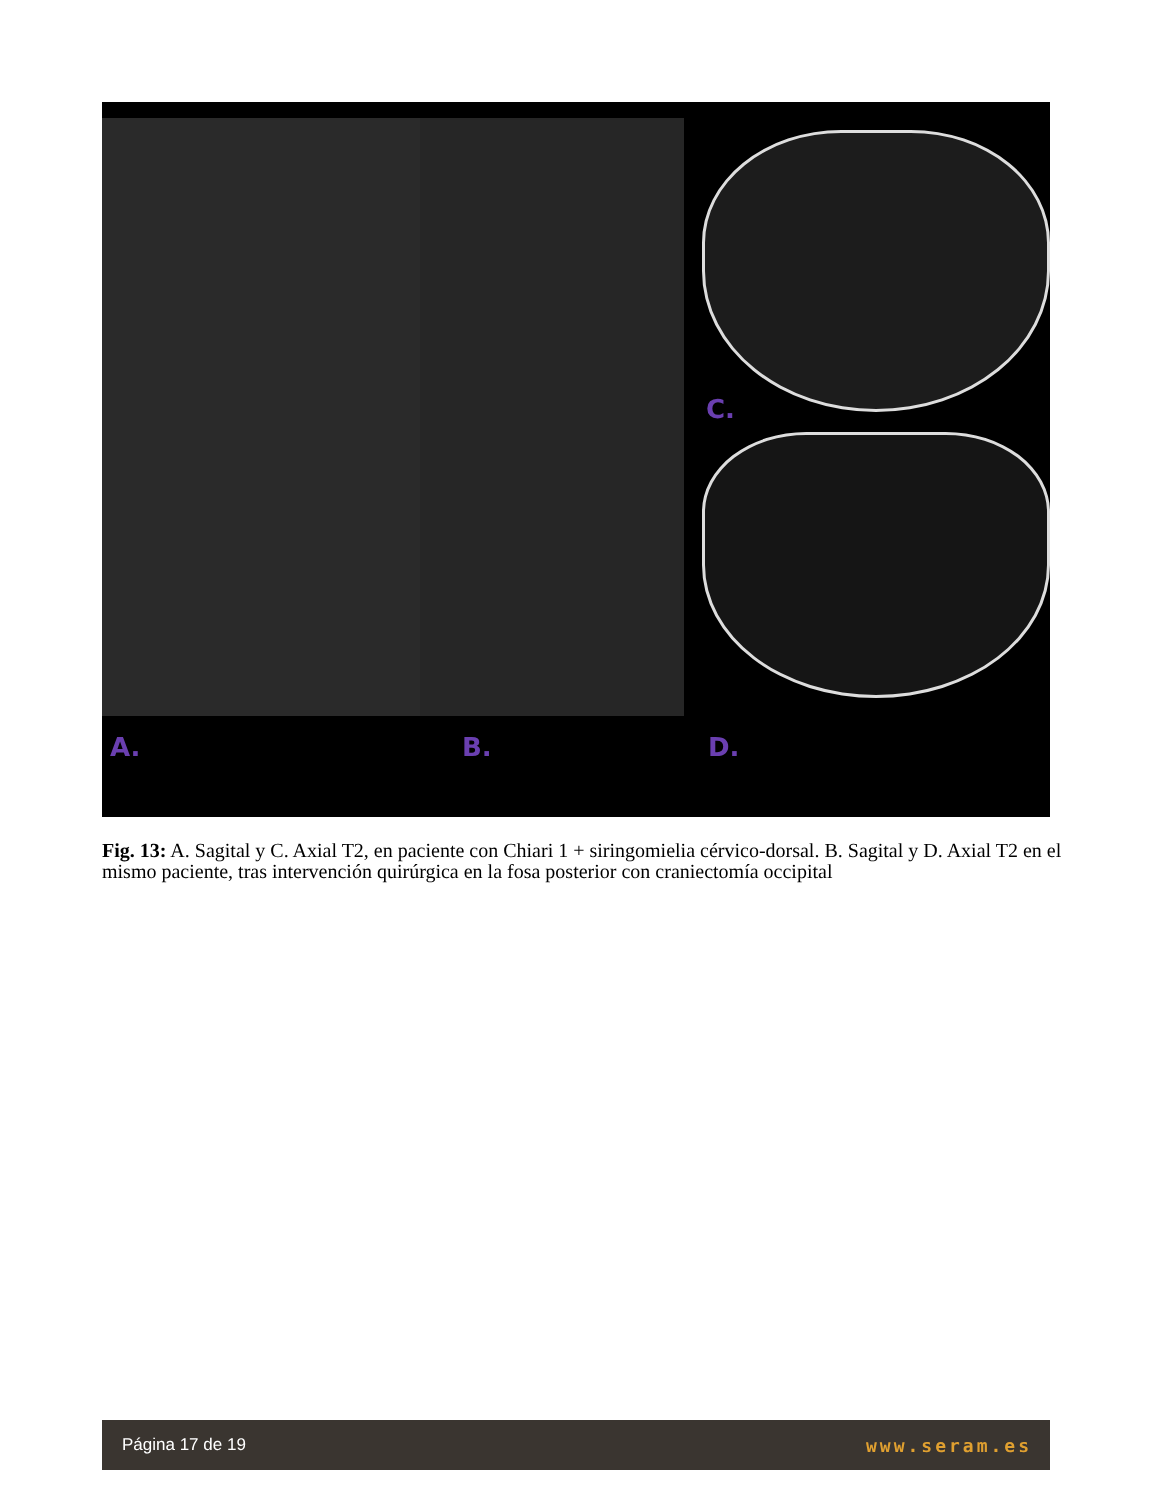C.
A. B. D.
Fig. 13: A. Sagital y C. Axial T2, en paciente con Chiari 1 + siringomielia cérvico-dorsal. B. Sagital y D. Axial T2 en el mismo paciente, tras intervención quirúrgica en la fosa posterior con craniectomía occipital
Página 17 de 19 www.seram.es